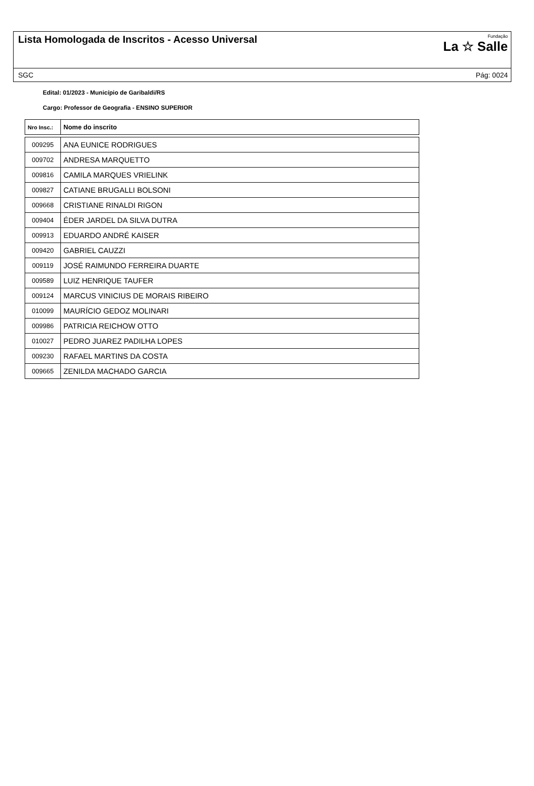Lista Homologada de Inscritos - Acesso Universal
Fundação
La ☆ Salle
SGC Pág: 0024
Edital: 01/2023 - Município de Garibaldi/RS
Cargo: Professor de Geografia - ENSINO SUPERIOR
| Nro Insc.: | Nome do inscrito |
| --- | --- |
| 009295 | ANA EUNICE RODRIGUES |
| 009702 | ANDRESA MARQUETTO |
| 009816 | CAMILA MARQUES VRIELINK |
| 009827 | CATIANE BRUGALLI BOLSONI |
| 009668 | CRISTIANE RINALDI RIGON |
| 009404 | ÉDER JARDEL DA SILVA DUTRA |
| 009913 | EDUARDO ANDRÉ KAISER |
| 009420 | GABRIEL CAUZZI |
| 009119 | JOSÉ RAIMUNDO FERREIRA DUARTE |
| 009589 | LUIZ HENRIQUE TAUFER |
| 009124 | MARCUS VINICIUS DE MORAIS RIBEIRO |
| 010099 | MAURÍCIO GEDOZ MOLINARI |
| 009986 | PATRICIA REICHOW OTTO |
| 010027 | PEDRO JUAREZ PADILHA LOPES |
| 009230 | RAFAEL MARTINS DA COSTA |
| 009665 | ZENILDA MACHADO GARCIA |